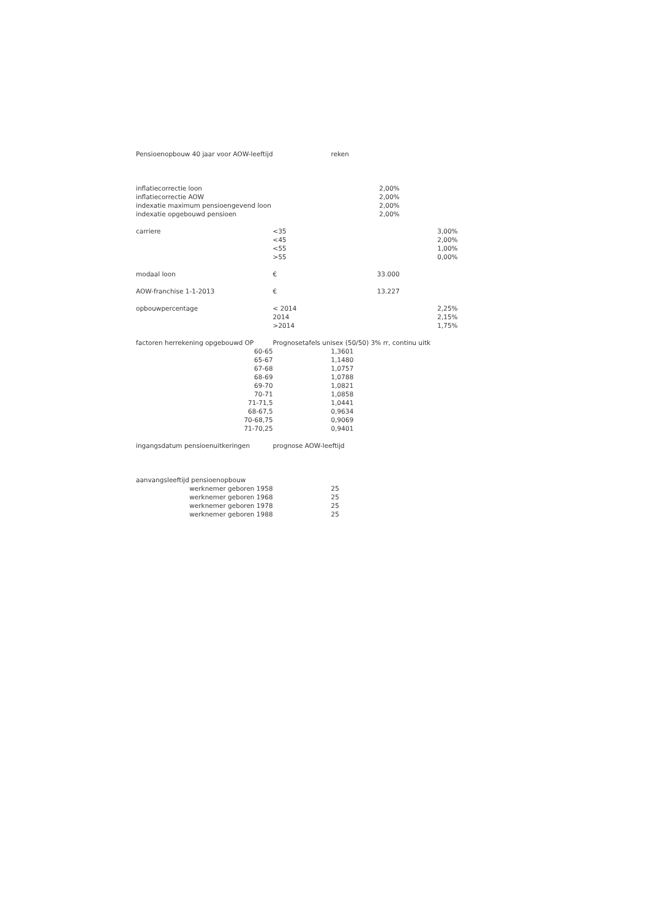| Pensioenopbouw 40 jaar voor AOW-leeftijd | | reken | |
| inflatiecorrectie loon | | 2,00% | |
| inflatiecorrectie AOW | | 2,00% | |
| indexatie maximum pensioengevend loon | | 2,00% | |
| indexatie opgebouwd pensioen | | 2,00% | |
| carriere | <35 | | 3,00% |
| | <45 | | 2,00% |
| | <55 | | 1,00% |
| | >55 | | 0,00% |
| modaal loon | € | 33.000 | |
| AOW-franchise 1-1-2013 | € | 13.227 | |
| opbouwpercentage | < 2014 | | 2,25% |
| | 2014 | | 2,15% |
| | >2014 | | 1,75% |
| factoren herrekening opgebouwd OP | Prognosetafels unisex (50/50) 3% rr, continu uitk | | |
| 60-65 | | 1,3601 | |
| 65-67 | | 1,1480 | |
| 67-68 | | 1,0757 | |
| 68-69 | | 1,0788 | |
| 69-70 | | 1,0821 | |
| 70-71 | | 1,0858 | |
| 71-71,5 | | 1,0441 | |
| 68-67,5 | | 0,9634 | |
| 70-68,75 | | 0,9069 | |
| 71-70,25 | | 0,9401 | |
| ingangsdatum pensioenuitkeringen | prognose AOW-leeftijd | | |
| aanvangsleeftijd pensioenopbouw | | | |
| werknemer geboren 1958 | | 25 | |
| werknemer geboren 1968 | | 25 | |
| werknemer geboren 1978 | | 25 | |
| werknemer geboren 1988 | | 25 | |